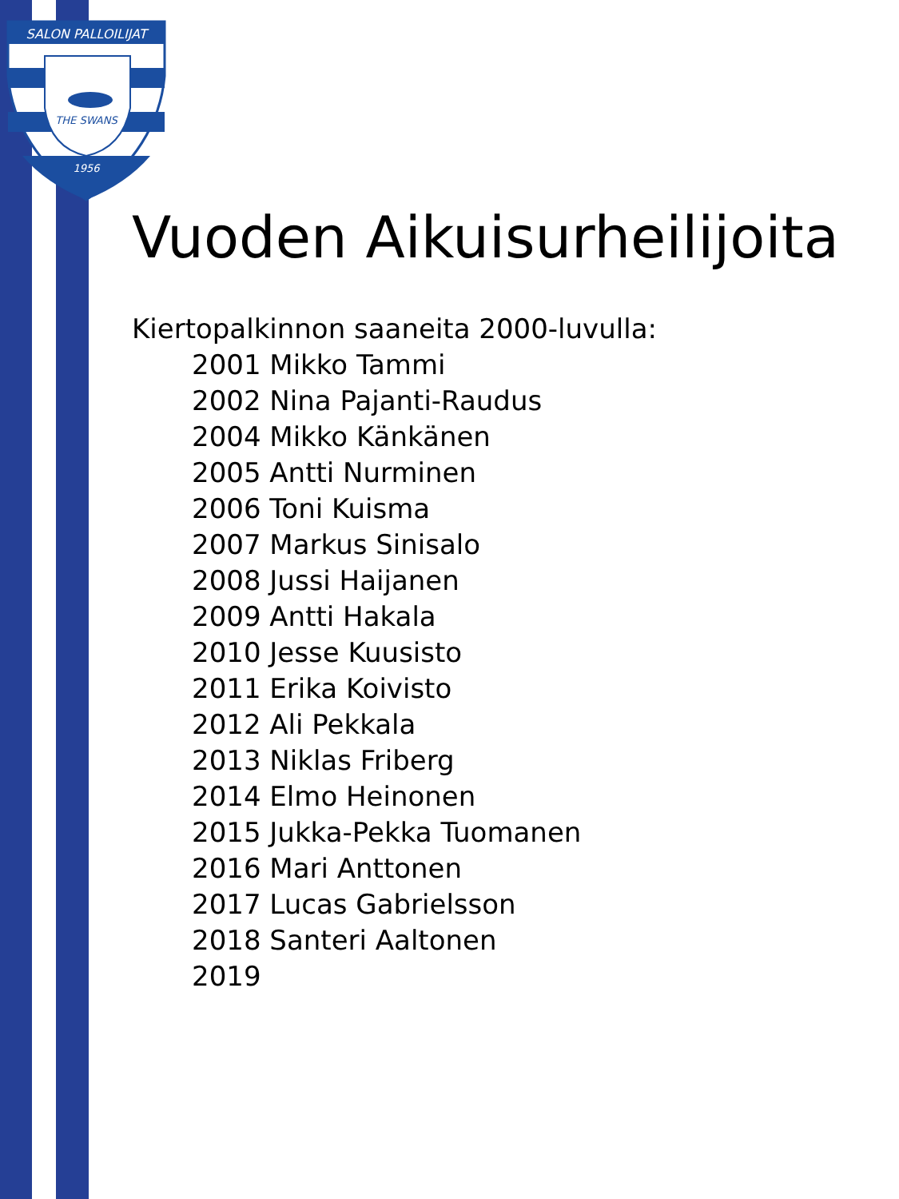SALON PALLOILIJAT
THE SWANS
1956
Vuoden Aikuisurheilijoita
Kiertopalkinnon saaneita 2000-luvulla:
2001 Mikko Tammi
2002 Nina Pajanti-Raudus
2004 Mikko Känkänen
2005 Antti Nurminen
2006 Toni Kuisma
2007 Markus Sinisalo
2008 Jussi Haijanen
2009 Antti Hakala
2010 Jesse Kuusisto
2011 Erika Koivisto
2012 Ali Pekkala
2013 Niklas Friberg
2014 Elmo Heinonen
2015 Jukka-Pekka Tuomanen
2016 Mari Anttonen
2017 Lucas Gabrielsson
2018 Santeri Aaltonen
2019